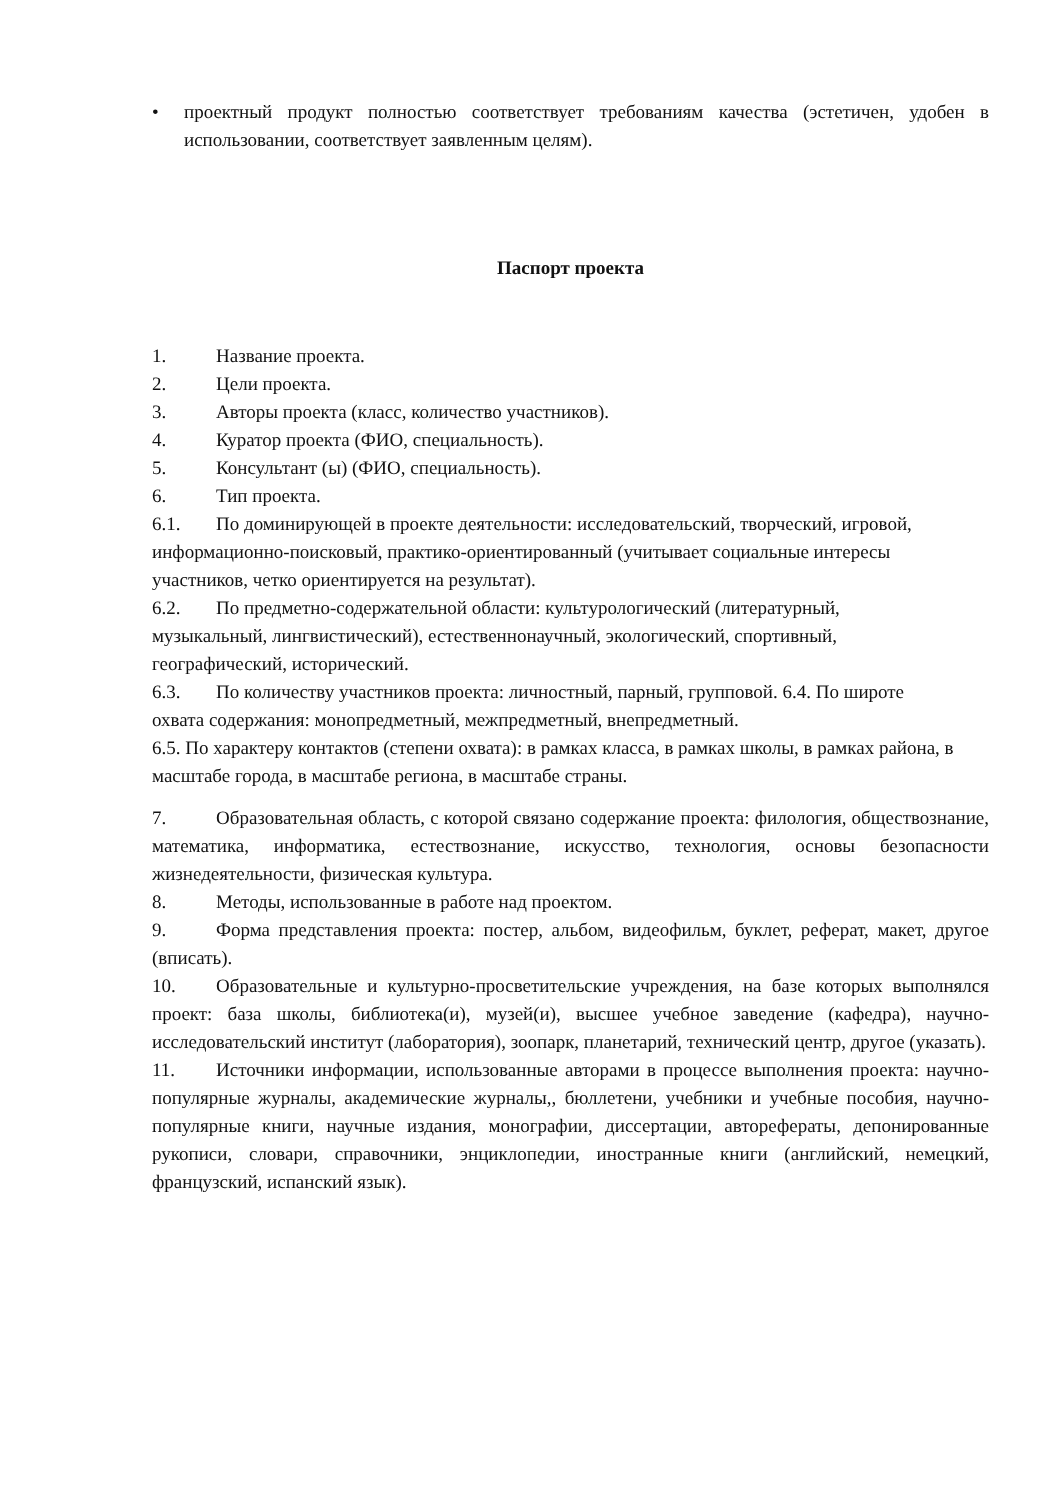• проектный продукт полностью соответствует требованиям качества (эстетичен, удобен в использовании, соответствует заявленным целям).
Паспорт проекта
1. Название проекта.
2. Цели проекта.
3. Авторы проекта (класс, количество участников).
4. Куратор проекта (ФИО, специальность).
5. Консультант (ы) (ФИО, специальность).
6. Тип проекта.
6.1. По доминирующей в проекте деятельности: исследовательский, творческий, игровой, информационно-поисковый, практико-ориентированный (учитывает социальные интересы участников, четко ориентируется на результат).
6.2. По предметно-содержательной области: культурологический (литературный, музыкальный, лингвистический), естественнонаучный, экологический, спортивный, географический, исторический.
6.3. По количеству участников проекта: личностный, парный, групповой. 6.4. По широте охвата содержания: монопредметный, межпредметный, внепредметный.
6.5. По характеру контактов (степени охвата): в рамках класса, в рамках школы, в рамках района, в масштабе города, в масштабе региона, в масштабе страны.
7. Образовательная область, с которой связано содержание проекта: филология, обществознание, математика, информатика, естествознание, искусство, технология, основы безопасности жизнедеятельности, физическая культура.
8. Методы, использованные в работе над проектом.
9. Форма представления проекта: постер, альбом, видеофильм, буклет, реферат, макет, другое (вписать).
10. Образовательные и культурно-просветительские учреждения, на базе которых выполнялся проект: база школы, библиотека(и), музей(и), высшее учебное заведение (кафедра), научно-исследовательский институт (лаборатория), зоопарк, планетарий, технический центр, другое (указать).
11. Источники информации, использованные авторами в процессе выполнения проекта: научно-популярные журналы, академические журналы,, бюллетени, учебники и учебные пособия, научно-популярные книги, научные издания, монографии, диссертации, авторефераты, депонированные рукописи, словари, справочники, энциклопедии, иностранные книги (английский, немецкий, французский, испанский язык).